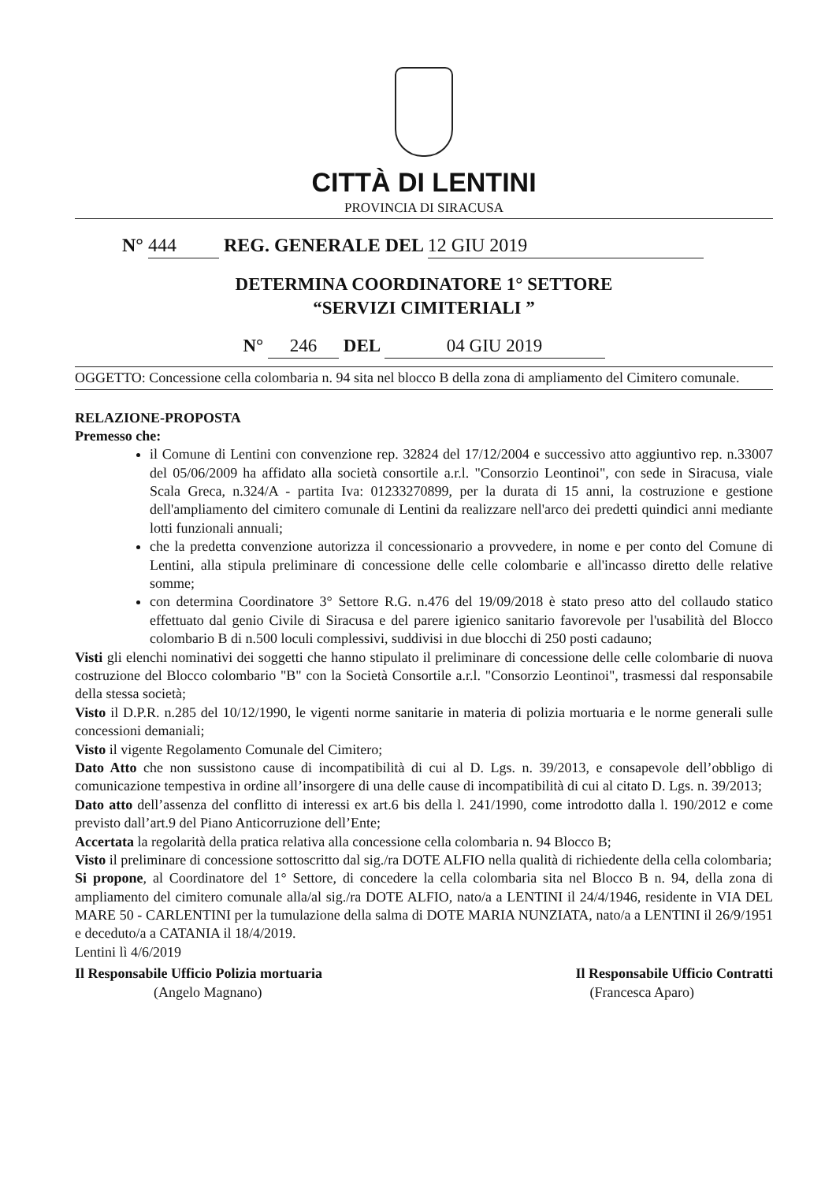CITTÀ DI LENTINI
PROVINCIA DI SIRACUSA
N° 444 REG. GENERALE DEL 12 GIU 2019
DETERMINA COORDINATORE 1° SETTORE
“SERVIZI CIMITERIALI ”
N° 246 DEL 04 GIU 2019
OGGETTO: Concessione cella colombaria n. 94 sita nel blocco B della zona di ampliamento del Cimitero comunale.
RELAZIONE-PROPOSTA
Premesso che:
il Comune di Lentini con convenzione rep. 32824 del 17/12/2004 e successivo atto aggiuntivo rep. n.33007 del 05/06/2009 ha affidato alla società consortile a.r.l. "Consorzio Leontinoi", con sede in Siracusa, viale Scala Greca, n.324/A - partita Iva: 01233270899, per la durata di 15 anni, la costruzione e gestione dell'ampliamento del cimitero comunale di Lentini da realizzare nell'arco dei predetti quindici anni mediante lotti funzionali annuali;
che la predetta convenzione autorizza il concessionario a provvedere, in nome e per conto del Comune di Lentini, alla stipula preliminare di concessione delle celle colombarie e all'incasso diretto delle relative somme;
con determina Coordinatore 3° Settore R.G. n.476 del 19/09/2018 è stato preso atto del collaudo statico effettuato dal genio Civile di Siracusa e del parere igienico sanitario favorevole per l'usabilità del Blocco colombario B di n.500 loculi complessivi, suddivisi in due blocchi di 250 posti cadauno;
Visti gli elenchi nominativi dei soggetti che hanno stipulato il preliminare di concessione delle celle colombarie di nuova costruzione del Blocco colombario "B" con la Società Consortile a.r.l. "Consorzio Leontinoi", trasmessi dal responsabile della stessa società;
Visto il D.P.R. n.285 del 10/12/1990, le vigenti norme sanitarie in materia di polizia mortuaria e le norme generali sulle concessioni demaniali;
Visto il vigente Regolamento Comunale del Cimitero;
Dato Atto che non sussistono cause di incompatibilità di cui al D. Lgs. n. 39/2013, e consapevole dell’obbligo di comunicazione tempestiva in ordine all’insorgere di una delle cause di incompatibilità di cui al citato D. Lgs. n. 39/2013;
Dato atto dell’assenza del conflitto di interessi ex art.6 bis della l. 241/1990, come introdotto dalla l. 190/2012 e come previsto dall’art.9 del Piano Anticorruzione dell’Ente;
Accertata la regolarità della pratica relativa alla concessione cella colombaria n. 94 Blocco B;
Visto il preliminare di concessione sottoscritto dal sig./ra DOTE ALFIO nella qualità di richiedente della cella colombaria;
Si propone, al Coordinatore del 1° Settore, di concedere la cella colombaria sita nel Blocco B n. 94, della zona di ampliamento del cimitero comunale alla/al sig./ra DOTE ALFIO, nato/a a LENTINI il 24/4/1946, residente in VIA DEL MARE 50 - CARLENTINI per la tumulazione della salma di DOTE MARIA NUNZIATA, nato/a a LENTINI il 26/9/1951 e deceduto/a a CATANIA il 18/4/2019.
Lentini lì 4/6/2019
Il Responsabile Ufficio Polizia mortuaria Il Responsabile Ufficio Contratti
(Angelo Magnano) (Francesca Aparo)